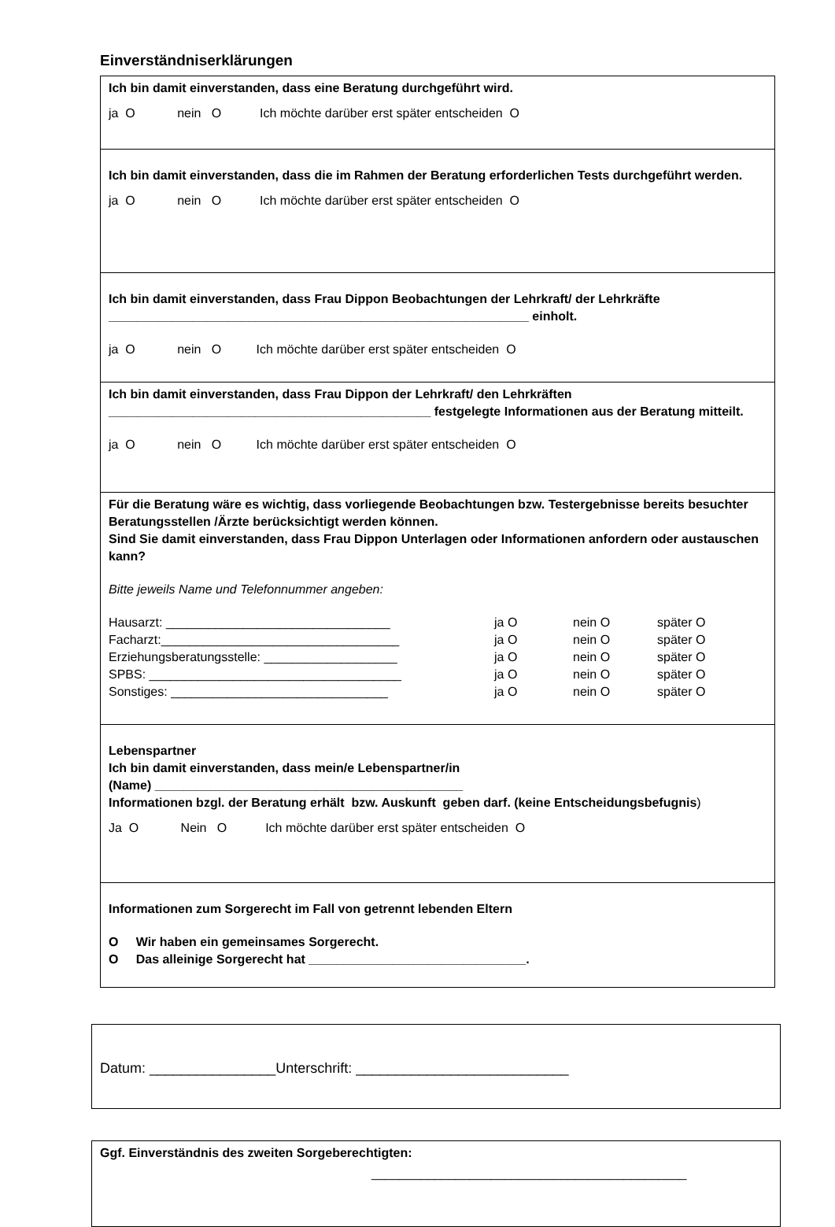Einverständniserklärungen
Ich bin damit einverstanden, dass eine Beratung durchgeführt wird.
ja O nein O Ich möchte darüber erst später entscheiden O
Ich bin damit einverstanden, dass die im Rahmen der Beratung erforderlichen Tests durchgeführt werden.
ja O nein O Ich möchte darüber erst später entscheiden O
Ich bin damit einverstanden, dass Frau Dippon Beobachtungen der Lehrkraft/ der Lehrkräfte ____________________________________________________________ einholt.
ja O nein O Ich möchte darüber erst später entscheiden O
Ich bin damit einverstanden, dass Frau Dippon der Lehrkraft/ den Lehrkräften ______________________________________________ festgelegte Informationen aus der Beratung mitteilt.
ja O nein O Ich möchte darüber erst später entscheiden O
Für die Beratung wäre es wichtig, dass vorliegende Beobachtungen bzw. Testergebnisse bereits besuchter Beratungsstellen /Ärzte berücksichtigt werden können.
Sind Sie damit einverstanden, dass Frau Dippon Unterlagen oder Informationen anfordern oder austauschen kann?
Bitte jeweils Name und Telefonnummer angeben:
| Hausarzt: ________________________________ | ja O | nein O | später O |
| Facharzt:__________________________________ | ja O | nein O | später O |
| Erziehungsberatungsstelle: ___________________ | ja O | nein O | später O |
| SPBS: ____________________________________ | ja O | nein O | später O |
| Sonstiges: _______________________________ | ja O | nein O | später O |
Lebenspartner
Ich bin damit einverstanden, dass mein/e Lebenspartner/in
(Name) ____________________________________________
Informationen bzgl. der Beratung erhält bzw. Auskunft geben darf. (keine Entscheidungsbefugnis)
Ja O Nein O Ich möchte darüber erst später entscheiden O
Informationen zum Sorgerecht im Fall von getrennt lebenden Eltern
O Wir haben ein gemeinsames Sorgerecht.
O Das alleinige Sorgerecht hat _______________________________.
Datum: ________________Unterschrift: ___________________________
Ggf. Einverständnis des zweiten Sorgeberechtigten:
_____________________________________________